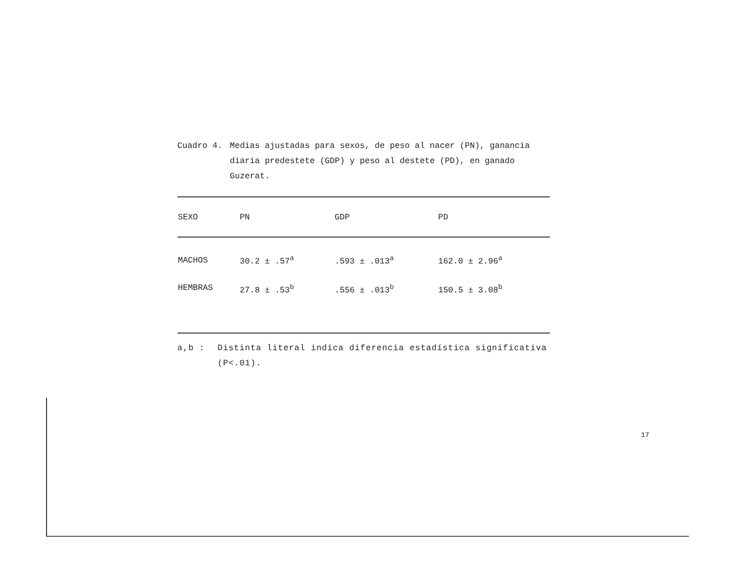Cuadro 4. Medias ajustadas para sexos, de peso al nacer (PN), ganancia diaria predestete (GDP) y peso al destete (PD), en ganado Guzerat.
| SEXO | PN | GDP | PD |
| --- | --- | --- | --- |
| MACHOS | 30.2 ± .57<sup>a</sup> | .593 ± .013<sup>a</sup> | 162.0 ± 2.96<sup>a</sup> |
| HEMBRAS | 27.8 ± .53<sup>b</sup> | .556 ± .013<sup>b</sup> | 150.5 ± 3.08<sup>b</sup> |
a,b : Distinta literal indica diferencia estadística significativa (P<.01).
17